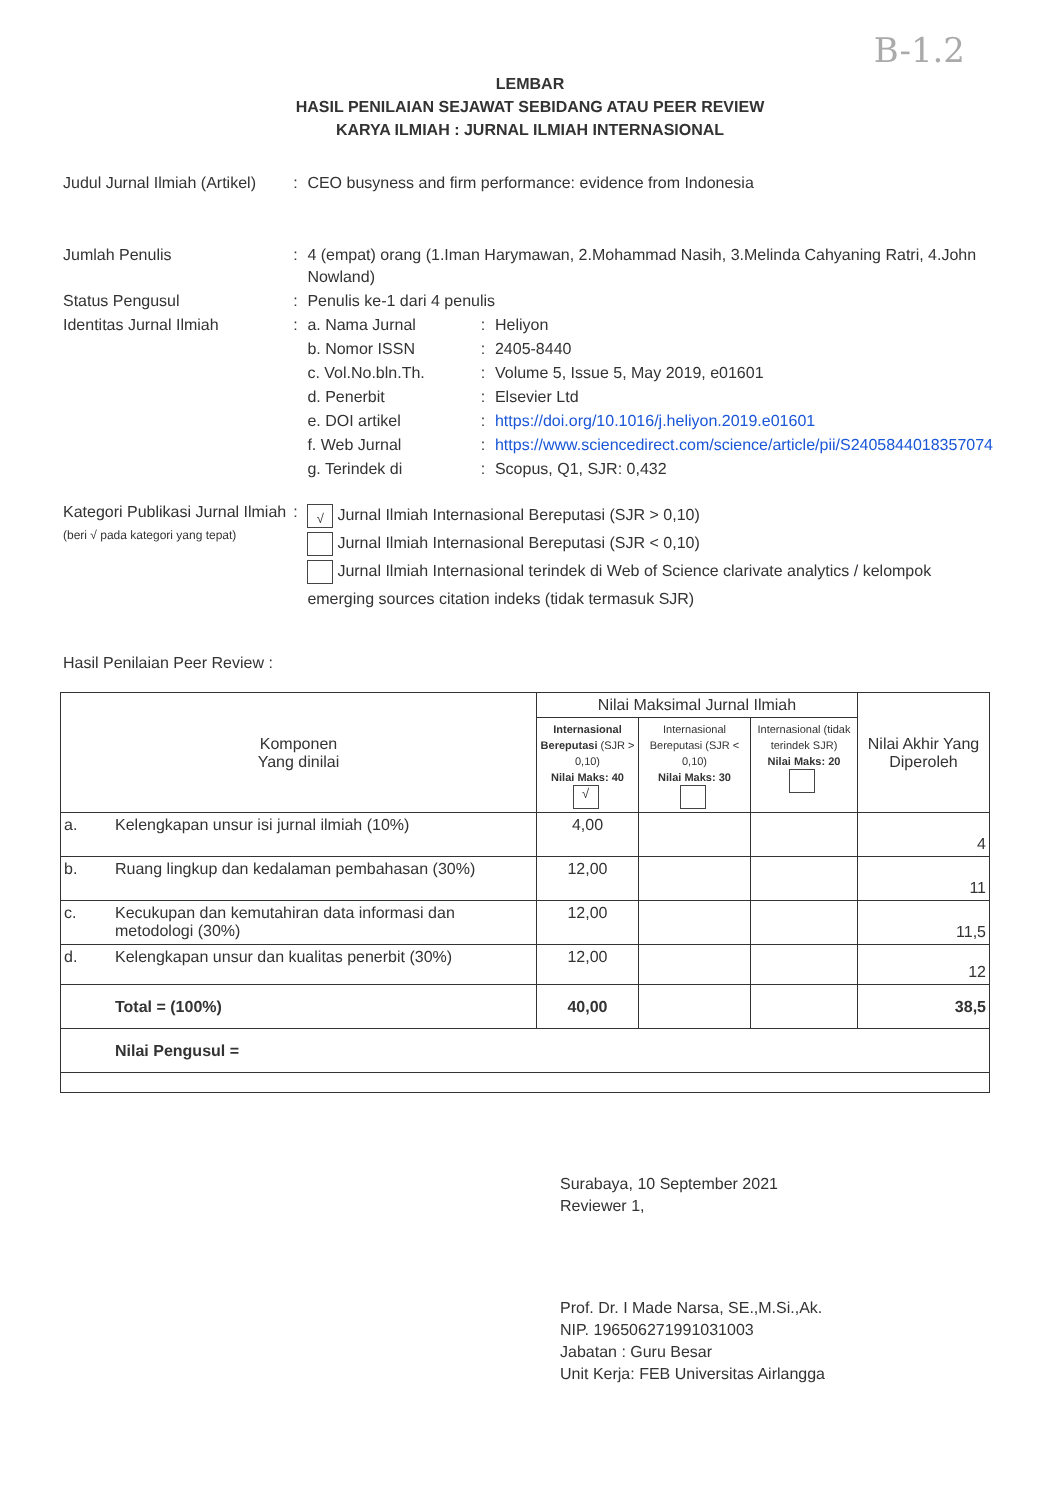B-1.2
LEMBAR
HASIL PENILAIAN SEJAWAT SEBIDANG ATAU PEER REVIEW
KARYA ILMIAH : JURNAL ILMIAH INTERNASIONAL
| Judul Jurnal Ilmiah (Artikel) | : | CEO busyness and firm performance: evidence from Indonesia | | |
| Jumlah Penulis | : | 4 (empat) orang (1.Iman Harymawan, 2.Mohammad Nasih, 3.Melinda Cahyaning Ratri, 4.John Nowland) | | |
| Status Pengusul | : | Penulis ke-1 dari 4 penulis | | |
| Identitas Jurnal Ilmiah | : | a. Nama Jurnal | : | Heliyon |
| | | b. Nomor ISSN | : | 2405-8440 |
| | | c. Vol.No.bln.Th. | : | Volume 5, Issue 5, May 2019, e01601 |
| | | d. Penerbit | : | Elsevier Ltd |
| | | e. DOI artikel | : | https://doi.org/10.1016/j.heliyon.2019.e01601 |
| | | f. Web Jurnal | : | https://www.sciencedirect.com/science/article/pii/S2405844018357074 |
| | | g. Terindek di | : | Scopus, Q1, SJR: 0,432 |
| Kategori Publikasi Jurnal Ilmiah (beri √ pada kategori yang tepat) | : | √ Jurnal Ilmiah Internasional Bereputasi (SJR > 0,10) Jurnal Ilmiah Internasional Bereputasi (SJR < 0,10) Jurnal Ilmiah Internasional terindek di Web of Science clarivate analytics / kelompok emerging sources citation indeks (tidak termasuk SJR) | | |
Hasil Penilaian Peer Review :
| Komponen Yang dinilai | | Nilai Maksimal Jurnal Ilmiah | | | Nilai Akhir Yang Diperoleh |
| --- | --- | --- | --- | --- | --- |
| | | Internasional Bereputasi (SJR > 0,10) Nilai Maks: 40 √ | Internasional Bereputasi (SJR < 0,10) Nilai Maks: 30 | Internasional (tidak terindek SJR) Nilai Maks: 20 | |
| a. | Kelengkapan unsur isi jurnal ilmiah (10%) | 4,00 | | | 4 |
| b. | Ruang lingkup dan kedalaman pembahasan (30%) | 12,00 | | | 11 |
| c. | Kecukupan dan kemutahiran data informasi dan metodologi (30%) | 12,00 | | | 11,5 |
| d. | Kelengkapan unsur dan kualitas penerbit (30%) | 12,00 | | | 12 |
| | Total = (100%) | 40,00 | | | 38,5 |
| | Nilai Pengusul = | | | | |
Surabaya, 10 September 2021
Reviewer 1,
Prof. Dr. I Made Narsa, SE.,M.Si.,Ak.
NIP. 196506271991031003
Jabatan : Guru Besar
Unit Kerja: FEB Universitas Airlangga